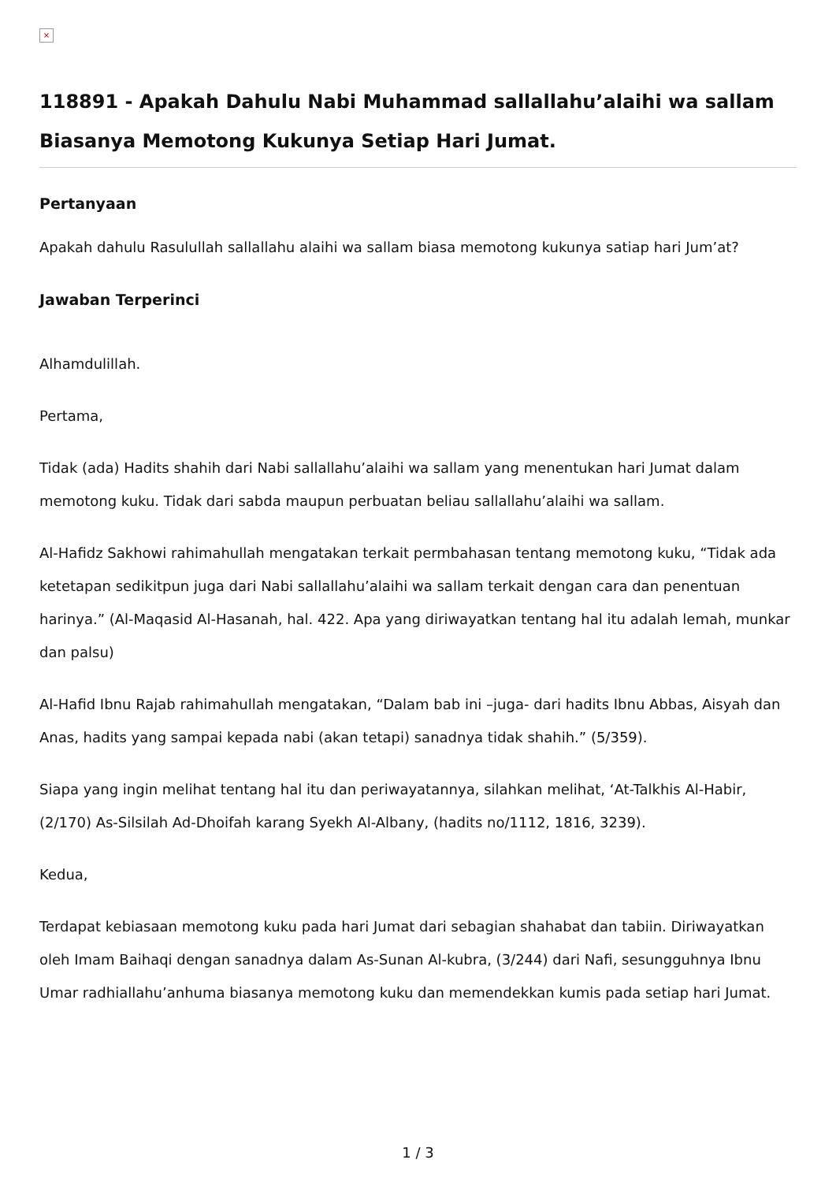×
118891 - Apakah Dahulu Nabi Muhammad sallallahu’alaihi wa sallam Biasanya Memotong Kukunya Setiap Hari Jumat.
Pertanyaan
Apakah dahulu Rasulullah sallallahu alaihi wa sallam biasa memotong kukunya satiap hari Jum’at?
Jawaban Terperinci
Alhamdulillah.
Pertama,
Tidak (ada) Hadits shahih dari Nabi sallallahu’alaihi wa sallam yang menentukan hari Jumat dalam memotong kuku. Tidak dari sabda maupun perbuatan beliau sallallahu’alaihi wa sallam.
Al-Hafidz Sakhowi rahimahullah mengatakan terkait permbahasan tentang memotong kuku, “Tidak ada ketetapan sedikitpun juga dari Nabi sallallahu’alaihi wa sallam terkait dengan cara dan penentuan harinya.” (Al-Maqasid Al-Hasanah, hal. 422. Apa yang diriwayatkan tentang hal itu adalah lemah, munkar dan palsu)
Al-Hafid Ibnu Rajab rahimahullah mengatakan, “Dalam bab ini –juga- dari hadits Ibnu Abbas, Aisyah dan Anas, hadits yang sampai kepada nabi (akan tetapi) sanadnya tidak shahih.” (5/359).
Siapa yang ingin melihat tentang hal itu dan periwayatannya, silahkan melihat, ‘At-Talkhis Al-Habir, (2/170) As-Silsilah Ad-Dhoifah karang Syekh Al-Albany, (hadits no/1112, 1816, 3239).
Kedua,
Terdapat kebiasaan memotong kuku pada hari Jumat dari sebagian shahabat dan tabiin. Diriwayatkan oleh Imam Baihaqi dengan sanadnya dalam As-Sunan Al-kubra, (3/244) dari Nafi, sesungguhnya Ibnu Umar radhiallahu’anhuma biasanya memotong kuku dan memendekkan kumis pada setiap hari Jumat.
1 / 3